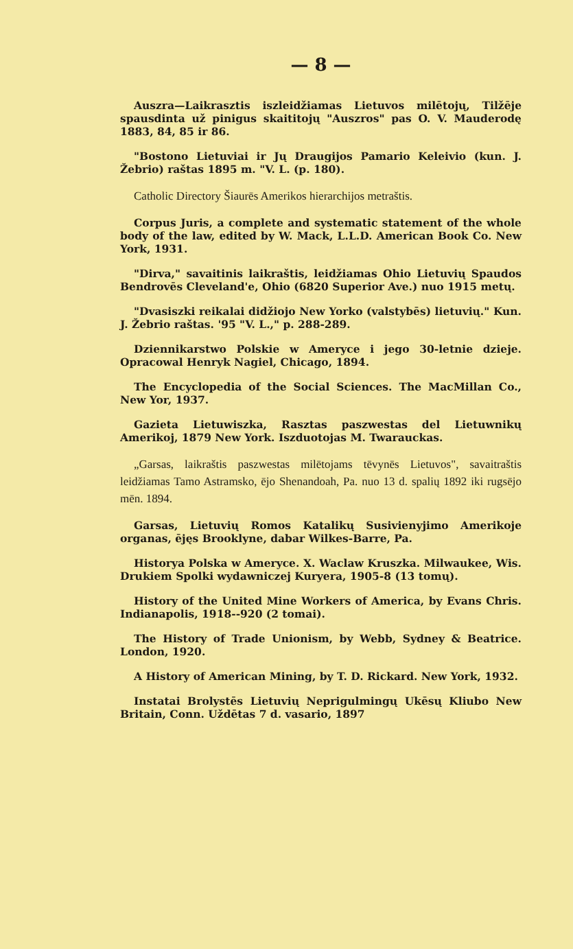— 8 —
Auszra—Laikrasztis iszleidžiamas Lietuvos milētojų, Tilžēje spausdinta už pinigus skaititojų "Auszros" pas O. V. Mauderodę 1883, 84, 85 ir 86.
"Bostono Lietuviai ir Jų Draugijos Pamario Keleivio (kun. J. Žebrio) raštas 1895 m. "V. L. (p. 180).
Catholic Directory Šiaurēs Amerikos hierarchijos metraštis.
Corpus Juris, a complete and systematic statement of the whole body of the law, edited by W. Mack, L.L.D. American Book Co. New York, 1931.
"Dirva," savaitinis laikraštis, leidžiamas Ohio Lietuvių Spaudos Bendrovēs Cleveland'e, Ohio (6820 Superior Ave.) nuo 1915 metų.
"Dvasiszki reikalai didžiojo New Yorko (valstybēs) lietuvių." Kun. J. Žebrio raštas. '95 "V. L.," p. 288-289.
Dziennikarstwo Polskie w Ameryce i jego 30-letnie dzieje. Opracowal Henryk Nagiel, Chicago, 1894.
The Encyclopedia of the Social Sciences. The MacMillan Co., New Yor, 1937.
Gazieta Lietuwiszka, Rasztas paszwestas del Lietuwnikų Amerikoj, 1879 New York. Iszduotojas M. Twarauckas.
„Garsas, laikraštis paszwestas milētojams tēvynēs Lietuvos", savaitraštis leidžiamas Tamo Astramsko, ējo Shenandoah, Pa. nuo 13 d. spalių 1892 iki rugsējo mēn. 1894.
Garsas, Lietuvių Romos Katalikų Susivienyjimo Amerikoje organas, ējęs Brooklyne, dabar Wilkes-Barre, Pa.
Historya Polska w Ameryce. X. Waclaw Kruszka. Milwaukee, Wis. Drukiem Spolki wydawniczej Kuryera, 1905-8 (13 tomų).
History of the United Mine Workers of America, by Evans Chris. Indianapolis, 1918--920 (2 tomai).
The History of Trade Unionism, by Webb, Sydney & Beatrice. London, 1920.
A History of American Mining, by T. D. Rickard. New York, 1932.
Instatai Brolystēs Lietuvių Neprigulmingų Ukēsų Kliubo New Britain, Conn. Uždētas 7 d. vasario, 1897